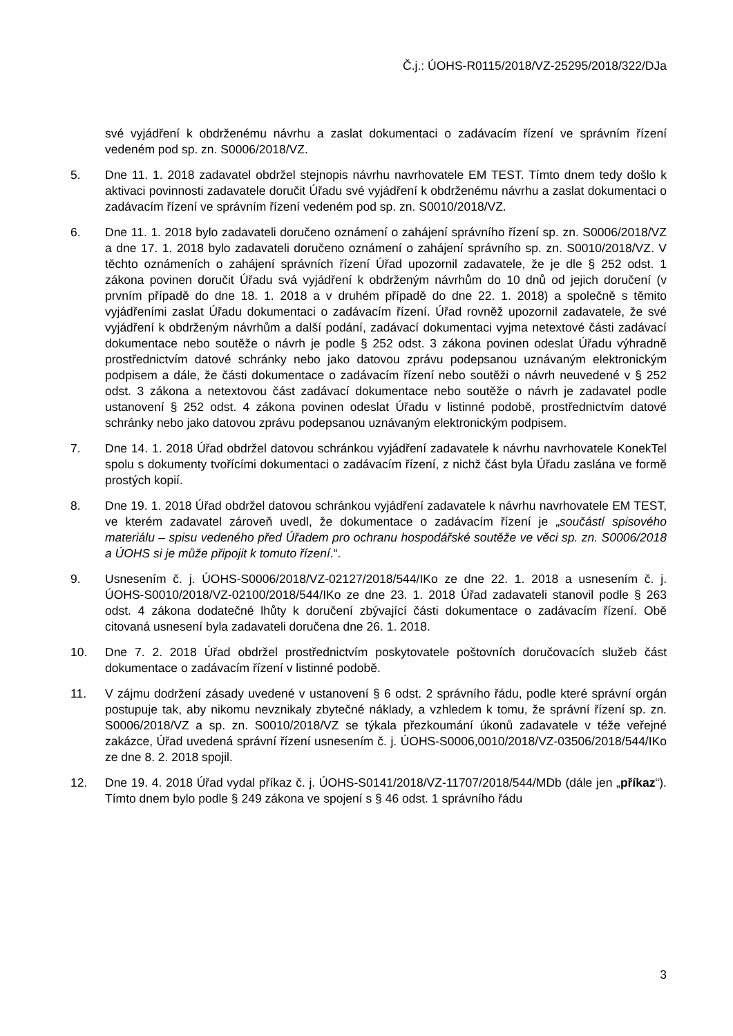Č.j.: ÚOHS-R0115/2018/VZ-25295/2018/322/DJa
své vyjádření k obdrženému návrhu a zaslat dokumentaci o zadávacím řízení ve správním řízení vedeném pod sp. zn. S0006/2018/VZ.
5. Dne 11. 1. 2018 zadavatel obdržel stejnopis návrhu navrhovatele EM TEST. Tímto dnem tedy došlo k aktivaci povinnosti zadavatele doručit Úřadu své vyjádření k obdrženému návrhu a zaslat dokumentaci o zadávacím řízení ve správním řízení vedeném pod sp. zn. S0010/2018/VZ.
6. Dne 11. 1. 2018 bylo zadavateli doručeno oznámení o zahájení správního řízení sp. zn. S0006/2018/VZ a dne 17. 1. 2018 bylo zadavateli doručeno oznámení o zahájení správního sp. zn. S0010/2018/VZ. V těchto oznámeních o zahájení správních řízení Úřad upozornil zadavatele, že je dle § 252 odst. 1 zákona povinen doručit Úřadu svá vyjádření k obdrženým návrhům do 10 dnů od jejich doručení (v prvním případě do dne 18. 1. 2018 a v druhém případě do dne 22. 1. 2018) a společně s těmito vyjádřeními zaslat Úřadu dokumentaci o zadávacím řízení. Úřad rovněž upozornil zadavatele, že své vyjádření k obdrženým návrhům a další podání, zadávací dokumentaci vyjma netextové části zadávací dokumentace nebo soutěže o návrh je podle § 252 odst. 3 zákona povinen odeslat Úřadu výhradně prostřednictvím datové schránky nebo jako datovou zprávu podepsanou uznávaným elektronickým podpisem a dále, že části dokumentace o zadávacím řízení nebo soutěži o návrh neuvedené v § 252 odst. 3 zákona a netextovou část zadávací dokumentace nebo soutěže o návrh je zadavatel podle ustanovení § 252 odst. 4 zákona povinen odeslat Úřadu v listinné podobě, prostřednictvím datové schránky nebo jako datovou zprávu podepsanou uznávaným elektronickým podpisem.
7. Dne 14. 1. 2018 Úřad obdržel datovou schránkou vyjádření zadavatele k návrhu navrhovatele KonekTel spolu s dokumenty tvořícími dokumentaci o zadávacím řízení, z nichž část byla Úřadu zaslána ve formě prostých kopií.
8. Dne 19. 1. 2018 Úřad obdržel datovou schránkou vyjádření zadavatele k návrhu navrhovatele EM TEST, ve kterém zadavatel zároveň uvedl, že dokumentace o zadávacím řízení je „součástí spisového materiálu – spisu vedeného před Úřadem pro ochranu hospodářské soutěže ve věci sp. zn. S0006/2018 a ÚOHS si je může připojit k tomuto řízení.“.
9. Usnesením č. j. ÚOHS-S0006/2018/VZ-02127/2018/544/IKo ze dne 22. 1. 2018 a usnesením č. j. ÚOHS-S0010/2018/VZ-02100/2018/544/IKo ze dne 23. 1. 2018 Úřad zadavateli stanovil podle § 263 odst. 4 zákona dodatečné lhůty k doručení zbývající části dokumentace o zadávacím řízení. Obě citovaná usnesení byla zadavateli doručena dne 26. 1. 2018.
10. Dne 7. 2. 2018 Úřad obdržel prostřednictvím poskytovatele poštovních doručovacích služeb část dokumentace o zadávacím řízení v listinné podobě.
11. V zájmu dodržení zásady uvedené v ustanovení § 6 odst. 2 správního řádu, podle které správní orgán postupuje tak, aby nikomu nevznikaly zbytečné náklady, a vzhledem k tomu, že správní řízení sp. zn. S0006/2018/VZ a sp. zn. S0010/2018/VZ se týkala přezkoumání úkonů zadavatele v téže veřejné zakázce, Úřad uvedená správní řízení usnesením č. j. ÚOHS-S0006,0010/2018/VZ-03506/2018/544/IKo ze dne 8. 2. 2018 spojil.
12. Dne 19. 4. 2018 Úřad vydal příkaz č. j. ÚOHS-S0141/2018/VZ-11707/2018/544/MDb (dále jen „příkaz“). Tímto dnem bylo podle § 249 zákona ve spojení s § 46 odst. 1 správního řádu
3